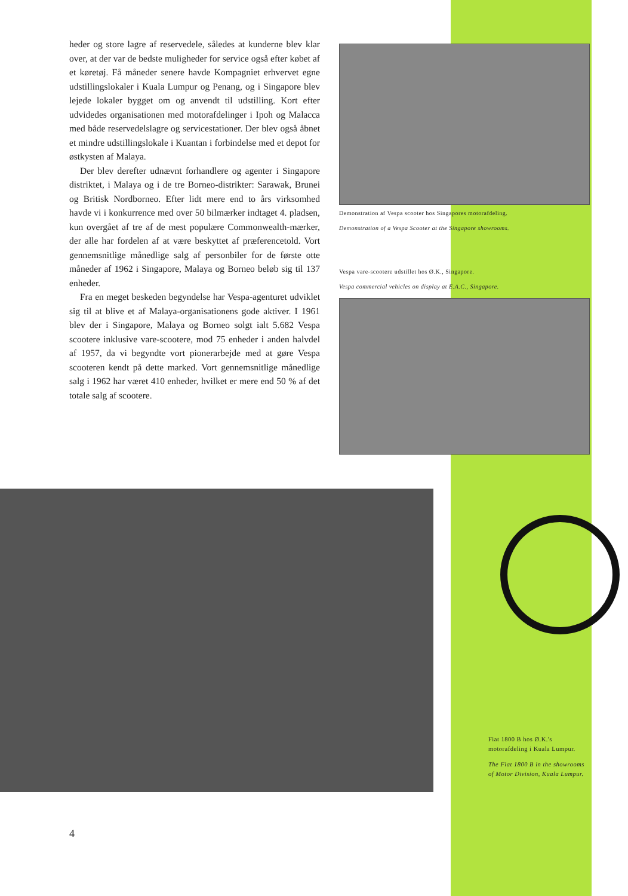heder og store lagre af reservedele, således at kunderne blev klar over, at der var de bedste muligheder for service også efter købet af et køretøj. Få måneder senere havde Kompagniet erhvervet egne udstillingslokaler i Kuala Lumpur og Penang, og i Singapore blev lejede lokaler bygget om og anvendt til udstilling. Kort efter udvidedes organisationen med motorafdelinger i Ipoh og Malacca med både reservedelslagre og servicestationer. Der blev også åbnet et mindre udstillingslokale i Kuantan i forbindelse med et depot for østkysten af Malaya.
Der blev derefter udnævnt forhandlere og agenter i Singapore distriktet, i Malaya og i de tre Borneo-distrikter: Sarawak, Brunei og Britisk Nordborneo. Efter lidt mere end to års virksomhed havde vi i konkurrence med over 50 bilmærker indtaget 4. pladsen, kun overgået af tre af de mest populære Commonwealth-mærker, der alle har fordelen af at være beskyttet af præferencetold. Vort gennemsnitlige månedlige salg af personbiler for de første otte måneder af 1962 i Singapore, Malaya og Borneo beløb sig til 137 enheder.
Fra en meget beskeden begyndelse har Vespa-agenturet udviklet sig til at blive et af Malaya-organisationens gode aktiver. I 1961 blev der i Singapore, Malaya og Borneo solgt ialt 5.682 Vespa scootere inklusive vare-scootere, mod 75 enheder i anden halvdel af 1957, da vi begyndte vort pionerarbejde med at gøre Vespa scooteren kendt på dette marked. Vort gennemsnitlige månedlige salg i 1962 har været 410 enheder, hvilket er mere end 50 % af det totale salg af scootere.
Demonstration af Vespa scooter hos Singapores motorafdeling.
Demonstration of a Vespa Scooter at the Singapore showrooms.
Vespa vare-scootere udstillet hos Ø.K., Singapore.
Vespa commercial vehicles on display at E.A.C., Singapore.
Fiat 1800 B hos Ø.K.'s motorafdeling i Kuala Lumpur.
The Fiat 1800 B in the showrooms of Motor Division, Kuala Lumpur.
4